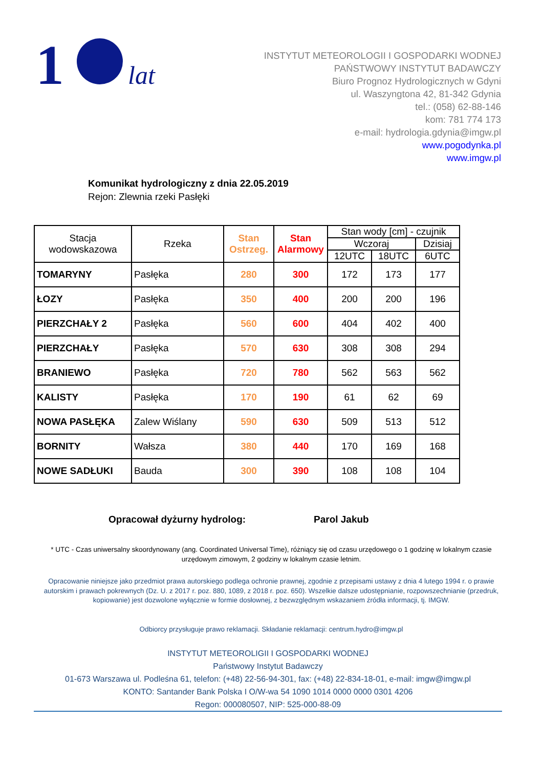1
lat
INSTYTUT METEOROLOGII I GOSPODARKI WODNEJ
PAŃSTWOWY INSTYTUT BADAWCZY
Biuro Prognoz Hydrologicznych w Gdyni
ul. Waszyngtona 42, 81-342 Gdynia
tel.: (058) 62-88-146
kom: 781 774 173
e-mail: hydrologia.gdynia@imgw.pl
www.pogodynka.pl
www.imgw.pl
Komunikat hydrologiczny z dnia 22.05.2019
Rejon: Zlewnia rzeki Pasłęki
| Stacja wodowskazowa | Rzeka | Stan Ostrzeg. | Stan Alarmowy | Stan wody [cm] - czujnik | | |
| --- | --- | --- | --- | --- | --- | --- |
| | | | | Wczoraj | | Dzisiaj |
| | | | | 12UTC | 18UTC | 6UTC |
| TOMARYNY | Pasłęka | 280 | 300 | 172 | 173 | 177 |
| ŁOZY | Pasłęka | 350 | 400 | 200 | 200 | 196 |
| PIERZCHAŁY 2 | Pasłęka | 560 | 600 | 404 | 402 | 400 |
| PIERZCHAŁY | Pasłęka | 570 | 630 | 308 | 308 | 294 |
| BRANIEWO | Pasłęka | 720 | 780 | 562 | 563 | 562 |
| KALISTY | Pasłęka | 170 | 190 | 61 | 62 | 69 |
| NOWA PASŁĘKA | Zalew Wiślany | 590 | 630 | 509 | 513 | 512 |
| BORNITY | Wałsza | 380 | 440 | 170 | 169 | 168 |
| NOWE SADŁUKI | Bauda | 300 | 390 | 108 | 108 | 104 |
Opracował dyżurny hydrolog: Parol Jakub
* UTC - Czas uniwersalny skoordynowany (ang. Coordinated Universal Time), różniący się od czasu urzędowego o 1 godzinę w lokalnym czasie urzędowym zimowym, 2 godziny w lokalnym czasie letnim.
Opracowanie niniejsze jako przedmiot prawa autorskiego podlega ochronie prawnej, zgodnie z przepisami ustawy z dnia 4 lutego 1994 r. o prawie autorskim i prawach pokrewnych (Dz. U. z 2017 r. poz. 880, 1089, z 2018 r. poz. 650). Wszelkie dalsze udostępnianie, rozpowszechnianie (przedruk, kopiowanie) jest dozwolone wyłącznie w formie dosłownej, z bezwzględnym wskazaniem źródła informacji, tj. IMGW.
Odbiorcy przysługuje prawo reklamacji. Składanie reklamacji: centrum.hydro@imgw.pl
INSTYTUT METEOROLIGII I GOSPODARKI WODNEJ
Państwowy Instytut Badawczy
01-673 Warszawa ul. Podleśna 61, telefon: (+48) 22-56-94-301, fax: (+48) 22-834-18-01, e-mail: imgw@imgw.pl
KONTO: Santander Bank Polska I O/W-wa 54 1090 1014 0000 0000 0301 4206
Regon: 000080507, NIP: 525-000-88-09